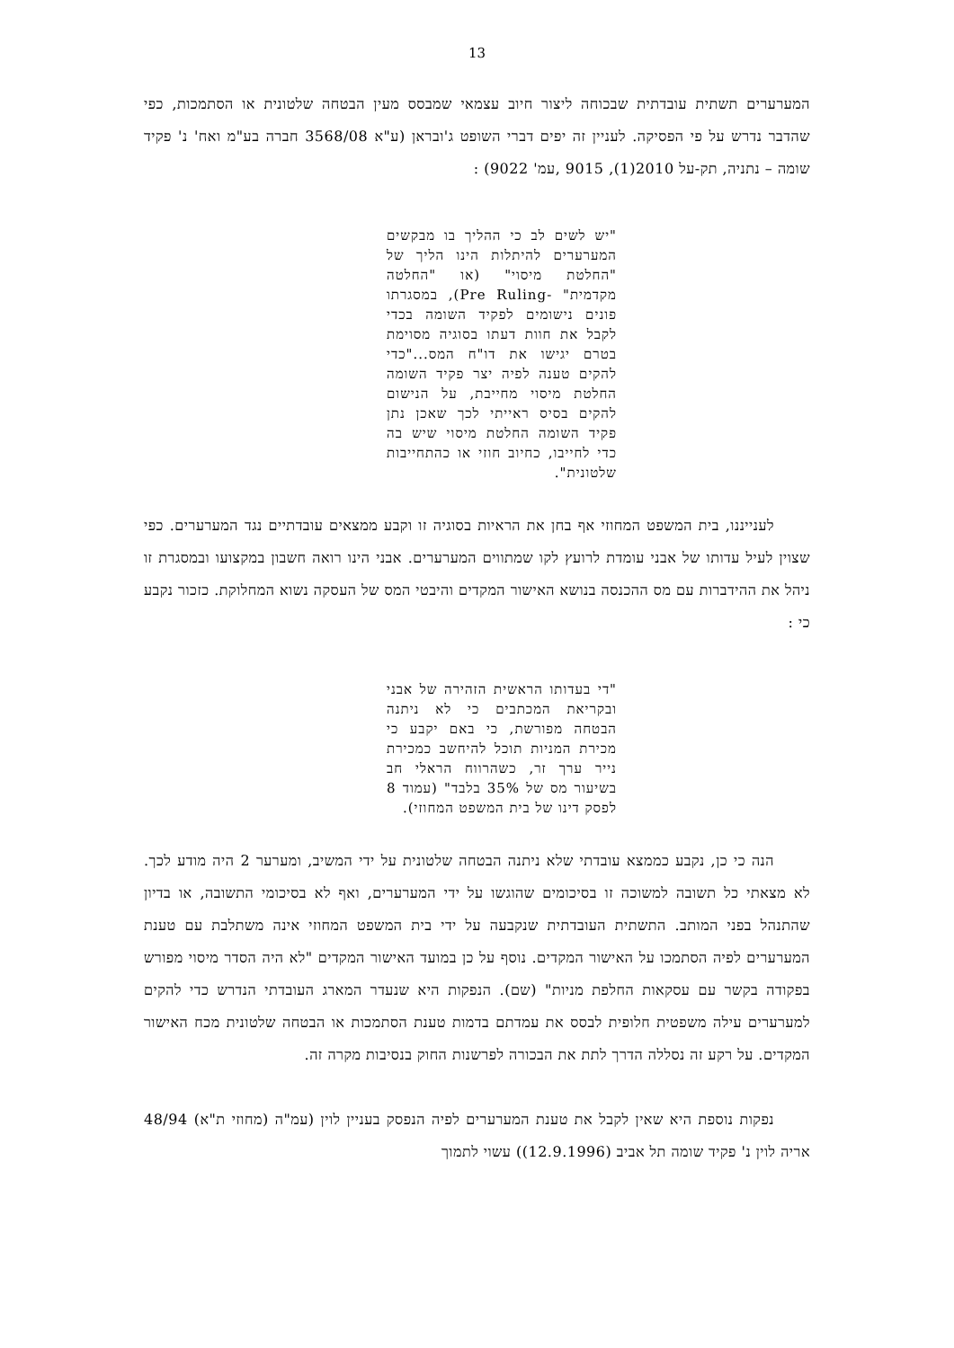13
המערערים תשתית עובדתית שבכוחה ליצור חיוב עצמאי שמבסס מעין הבטחה שלטונית או הסתמכות, כפי שהדבר נדרש על פי הפסיקה. לעניין זה יפים דברי השופט ג'ובראן (ע"א 3568/08 חברה בע"מ ואח' נ' פקיד שומה – נתניה, תק-על 2010(1), 9015 ,עמ' 9022) :
"יש לשים לב כי ההליך בו מבקשים המערערים להיתלות הינו הליך של "החלטת מיסוי" (או "החלטה מקדמית" -Pre Ruling), במסגרתו פונים נישומים לפקיד השומה בכדי לקבל את חוות דעתו בסוגיה מסוימת בטרם יגישו את דו"ח המס..."כדי להקים טענה לפיה יצר פקיד השומה החלטת מיסוי מחייבת, על הנישום להקים בסיס ראייתי לכך שאכן נתן פקיד השומה החלטת מיסוי שיש בה כדי לחייבו, כחיוב חוזי או כהתחייבות שלטונית".
לענייננו, בית המשפט המחוזי אף בחן את הראיות בסוגיה זו וקבע ממצאים עובדתיים נגד המערערים. כפי שצוין לעיל עדותו של אבני עומדת לרועץ לקו שמתווים המערערים. אבני הינו רואה חשבון במקצועו ובמסגרת זו ניהל את ההידברות עם מס ההכנסה בנושא האישור המקדים והיבטי המס של העסקה נשוא המחלוקת. כזכור נקבע כי :
"די בעדותו הראשית הזהירה של אבני ובקריאת המכתבים כי לא ניתנה הבטחה מפורשת, כי באם יקבע כי מכירת המניות תוכל להיחשב כמכירת נייר ערך זר, כשהרווח הראלי חב בשיעור מס של 35% בלבד" (עמוד 8 לפסק דינו של בית המשפט המחוזי).
הנה כי כן, נקבע כממצא עובדתי שלא ניתנה הבטחה שלטונית על ידי המשיב, ומערער 2 היה מודע לכך. לא מצאתי כל תשובה למשוכה זו בסיכומים שהוגשו על ידי המערערים, ואף לא בסיכומי התשובה, או בדיון שהתנהל בפני המותב. התשתית העובדתית שנקבעה על ידי בית המשפט המחוזי אינה משתלבת עם טענת המערערים לפיה הסתמכו על האישור המקדים. נוסף על כן במועד האישור המקדים "לא היה הסדר מיסוי מפורש בפקודה בקשר עם עסקאות החלפת מניות" (שם). הנפקות היא שנעדר המארג העובדתי הנדרש כדי להקים למערערים עילה משפטית חלופית לבסס את עמדתם בדמות טענת הסתמכות או הבטחה שלטונית מכח האישור המקדים. על רקע זה נסללה הדרך לתת את הבכורה לפרשנות החוק בנסיבות מקרה זה.
נפקות נוספת היא שאין לקבל את טענת המערערים לפיה הנפסק בעניין לוין (עמ"ה (מחוזי ת"א) 48/94 אריה לוין נ' פקיד שומה תל אביב (12.9.1996)) עשוי לתמוך